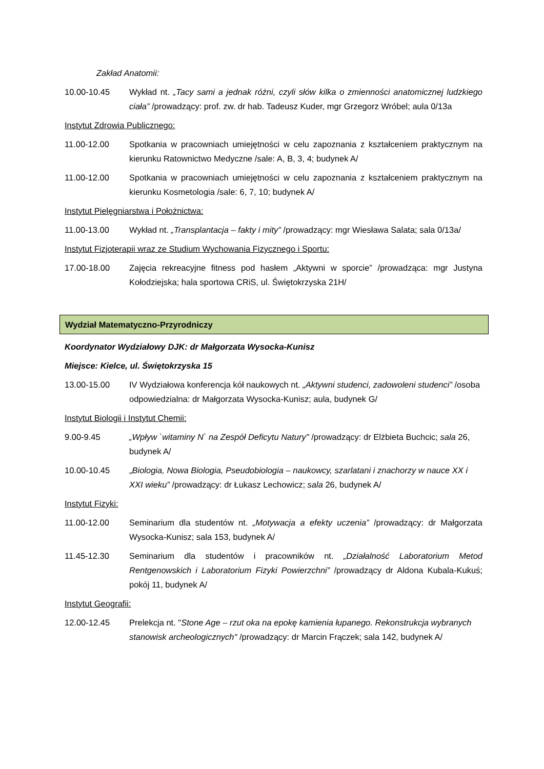Zakład Anatomii:
10.00-10.45 Wykład nt. „Tacy sami a jednak różni, czyli słów kilka o zmienności anatomicznej ludzkiego ciała” /prowadzący: prof. zw. dr hab. Tadeusz Kuder, mgr Grzegorz Wróbel; aula 0/13a
Instytut Zdrowia Publicznego:
11.00-12.00 Spotkania w pracowniach umiejętności w celu zapoznania z kształceniem praktycznym na kierunku Ratownictwo Medyczne /sale: A, B, 3, 4; budynek A/
11.00-12.00 Spotkania w pracowniach umiejętności w celu zapoznania z kształceniem praktycznym na kierunku Kosmetologia /sale: 6, 7, 10; budynek A/
Instytut Pielęgniarstwa i Położnictwa:
11.00-13.00 Wykład nt. „Transplantacja – fakty i mity” /prowadzący: mgr Wiesława Salata; sala 0/13a/
Instytut Fizjoterapii wraz ze Studium Wychowania Fizycznego i Sportu:
17.00-18.00 Zajęcia rekreacyjne fitness pod hasłem „Aktywni w sporcie” /prowadząca: mgr Justyna Kołodziejska; hala sportowa CRiS, ul. Świętokrzyska 21H/
Wydział Matematyczno-Przyrodniczy
Koordynator Wydziałowy DJK: dr Małgorzata Wysocka-Kunisz
Miejsce: Kielce, ul. Świętokrzyska 15
13.00-15.00 IV Wydziałowa konferencja kół naukowych nt. „Aktywni studenci, zadowoleni studenci” /osoba odpowiedzialna: dr Małgorzata Wysocka-Kunisz; aula, budynek G/
Instytut Biologii i Instytut Chemii:
9.00-9.45 „Wpływ `witaminy N` na Zespół Deficytu Natury" /prowadzący: dr Elżbieta Buchcic; sala 26, budynek A/
10.00-10.45 „Biologia, Nowa Biologia, Pseudobiologia – naukowcy, szarlatani i znachorzy w nauce XX i XXI wieku” /prowadzący: dr Łukasz Lechowicz; sala 26, budynek A/
Instytut Fizyki:
11.00-12.00 Seminarium dla studentów nt. „Motywacja a efekty uczenia” /prowadzący: dr Małgorzata Wysocka-Kunisz; sala 153, budynek A/
11.45-12.30 Seminarium dla studentów i pracowników nt. „Działalność Laboratorium Metod Rentgenowskich i Laboratorium Fizyki Powierzchni” /prowadzący dr Aldona Kubala-Kukuś; pokój 11, budynek A/
Instytut Geografii:
12.00-12.45 Prelekcja nt. "Stone Age – rzut oka na epokę kamienia łupanego. Rekonstrukcja wybranych stanowisk archeologicznych" /prowadzący: dr Marcin Frączek; sala 142, budynek A/